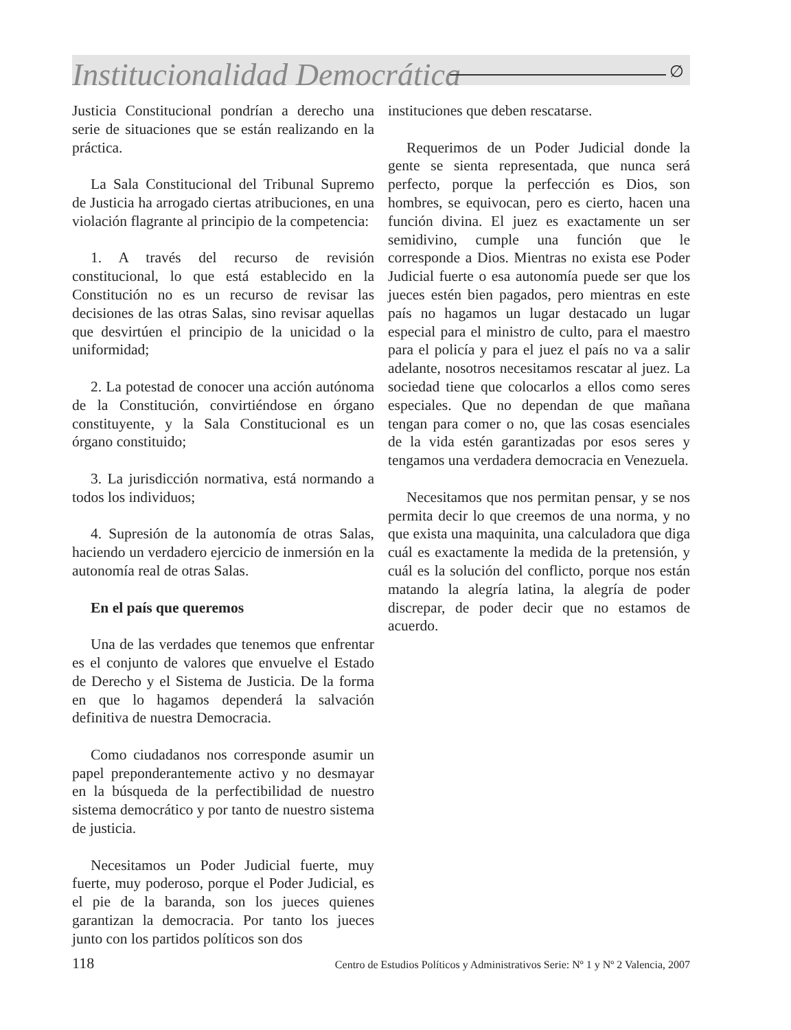Institucionalidad Democrática ∅
Justicia Constitucional pondrían a derecho una serie de situaciones que se están realizando en la práctica.
La Sala Constitucional del Tribunal Supremo de Justicia ha arrogado ciertas atribuciones, en una violación flagrante al principio de la competencia:
1. A través del recurso de revisión constitucional, lo que está establecido en la Constitución no es un recurso de revisar las decisiones de las otras Salas, sino revisar aquellas que desvirtúen el principio de la unicidad o la uniformidad;
2. La potestad de conocer una acción autónoma de la Constitución, convirtiéndose en órgano constituyente, y la Sala Constitucional es un órgano constituido;
3. La jurisdicción normativa, está normando a todos los individuos;
4. Supresión de la autonomía de otras Salas, haciendo un verdadero ejercicio de inmersión en la autonomía real de otras Salas.
En el país que queremos
Una de las verdades que tenemos que enfrentar es el conjunto de valores que envuelve el Estado de Derecho y el Sistema de Justicia. De la forma en que lo hagamos dependerá la salvación definitiva de nuestra Democracia.
Como ciudadanos nos corresponde asumir un papel preponderantemente activo y no desmayar en la búsqueda de la perfectibilidad de nuestro sistema democrático y por tanto de nuestro sistema de justicia.
Necesitamos un Poder Judicial fuerte, muy fuerte, muy poderoso, porque el Poder Judicial, es el pie de la baranda, son los jueces quienes garantizan la democracia. Por tanto los jueces junto con los partidos políticos son dos
instituciones que deben rescatarse.
Requerimos de un Poder Judicial donde la gente se sienta representada, que nunca será perfecto, porque la perfección es Dios, son hombres, se equivocan, pero es cierto, hacen una función divina. El juez es exactamente un ser semidivino, cumple una función que le corresponde a Dios. Mientras no exista ese Poder Judicial fuerte o esa autonomía puede ser que los jueces estén bien pagados, pero mientras en este país no hagamos un lugar destacado un lugar especial para el ministro de culto, para el maestro para el policía y para el juez el país no va a salir adelante, nosotros necesitamos rescatar al juez. La sociedad tiene que colocarlos a ellos como seres especiales. Que no dependan de que mañana tengan para comer o no, que las cosas esenciales de la vida estén garantizadas por esos seres y tengamos una verdadera democracia en Venezuela.
Necesitamos que nos permitan pensar, y se nos permita decir lo que creemos de una norma, y no que exista una maquinita, una calculadora que diga cuál es exactamente la medida de la pretensión, y cuál es la solución del conflicto, porque nos están matando la alegría latina, la alegría de poder discrepar, de poder decir que no estamos de acuerdo.
118 Centro de Estudios Políticos y Administrativos Serie: Nº 1 y Nº 2 Valencia, 2007